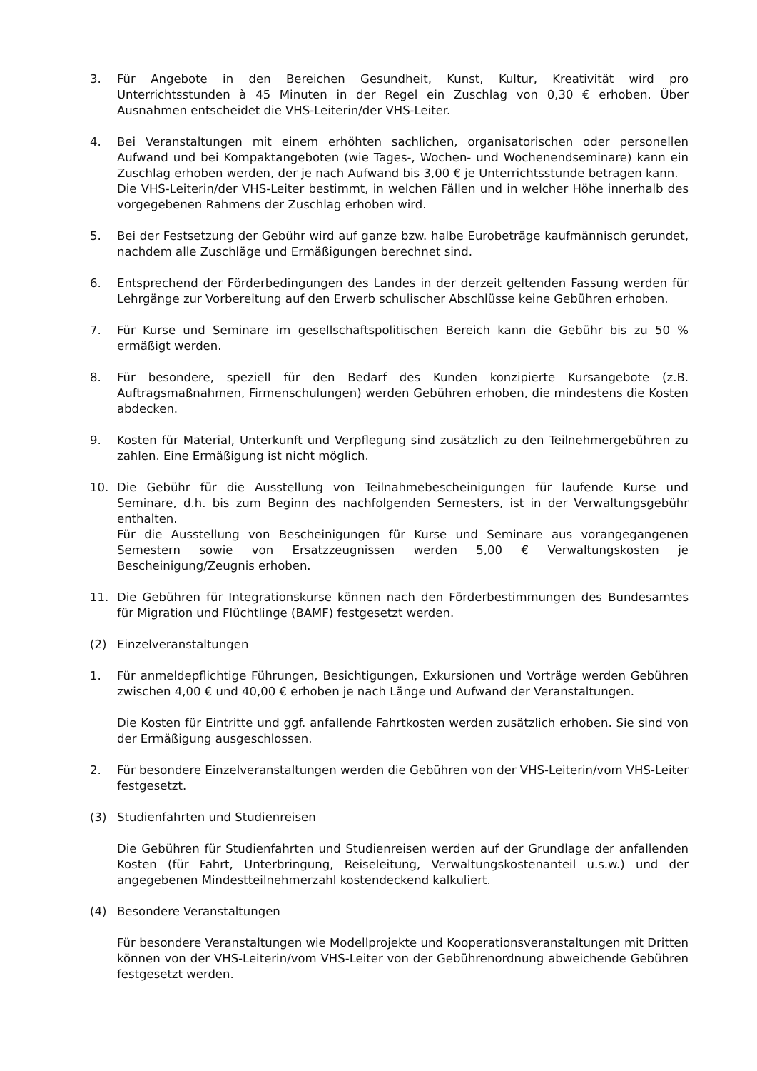3. Für Angebote in den Bereichen Gesundheit, Kunst, Kultur, Kreativität wird pro Unterrichtsstunden à 45 Minuten in der Regel ein Zuschlag von 0,30 € erhoben. Über Ausnahmen entscheidet die VHS-Leiterin/der VHS-Leiter.
4. Bei Veranstaltungen mit einem erhöhten sachlichen, organisatorischen oder personellen Aufwand und bei Kompaktangeboten (wie Tages-, Wochen- und Wochenendseminare) kann ein Zuschlag erhoben werden, der je nach Aufwand bis 3,00 € je Unterrichtsstunde betragen kann.
Die VHS-Leiterin/der VHS-Leiter bestimmt, in welchen Fällen und in welcher Höhe innerhalb des vorgegebenen Rahmens der Zuschlag erhoben wird.
5. Bei der Festsetzung der Gebühr wird auf ganze bzw. halbe Eurobeträge kaufmännisch gerundet, nachdem alle Zuschläge und Ermäßigungen berechnet sind.
6. Entsprechend der Förderbedingungen des Landes in der derzeit geltenden Fassung werden für Lehrgänge zur Vorbereitung auf den Erwerb schulischer Abschlüsse keine Gebühren erhoben.
7. Für Kurse und Seminare im gesellschaftspolitischen Bereich kann die Gebühr bis zu 50 % ermäßigt werden.
8. Für besondere, speziell für den Bedarf des Kunden konzipierte Kursangebote (z.B. Auftragsmaßnahmen, Firmenschulungen) werden Gebühren erhoben, die mindestens die Kosten abdecken.
9. Kosten für Material, Unterkunft und Verpflegung sind zusätzlich zu den Teilnehmergebühren zu zahlen. Eine Ermäßigung ist nicht möglich.
10. Die Gebühr für die Ausstellung von Teilnahmebescheinigungen für laufende Kurse und Seminare, d.h. bis zum Beginn des nachfolgenden Semesters, ist in der Verwaltungsgebühr enthalten.
Für die Ausstellung von Bescheinigungen für Kurse und Seminare aus vorangegangenen Semestern sowie von Ersatzzeugnissen werden 5,00 € Verwaltungskosten je Bescheinigung/Zeugnis erhoben.
11. Die Gebühren für Integrationskurse können nach den Förderbestimmungen des Bundesamtes für Migration und Flüchtlinge (BAMF) festgesetzt werden.
(2) Einzelveranstaltungen
1. Für anmeldepflichtige Führungen, Besichtigungen, Exkursionen und Vorträge werden Gebühren zwischen 4,00 € und 40,00 € erhoben je nach Länge und Aufwand der Veranstaltungen.
Die Kosten für Eintritte und ggf. anfallende Fahrtkosten werden zusätzlich erhoben. Sie sind von der Ermäßigung ausgeschlossen.
2. Für besondere Einzelveranstaltungen werden die Gebühren von der VHS-Leiterin/vom VHS-Leiter festgesetzt.
(3) Studienfahrten und Studienreisen
Die Gebühren für Studienfahrten und Studienreisen werden auf der Grundlage der anfallenden Kosten (für Fahrt, Unterbringung, Reiseleitung, Verwaltungskostenanteil u.s.w.) und der angegebenen Mindestteilnehmerzahl kostendeckend kalkuliert.
(4) Besondere Veranstaltungen
Für besondere Veranstaltungen wie Modellprojekte und Kooperationsveranstaltungen mit Dritten können von der VHS-Leiterin/vom VHS-Leiter von der Gebührenordnung abweichende Gebühren festgesetzt werden.